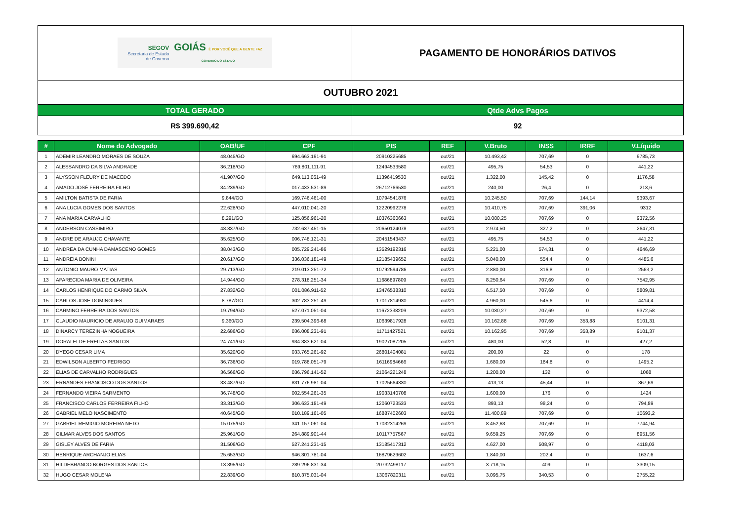| SEGOV Secretaria de Estado de Governo GOIÁS É POR VOCÊ QUE A GENTE FAZ GOVERNO DO ESTADO | PAGAMENTO DE HONORÁRIOS DATIVOS |
| OUTUBRO 2021 | |
| TOTAL GERADO | Qtde Advs Pagos |
| R$ 399.690,42 | 92 |
| # | Nome do Advogado | OAB/UF | CPF | PIS | REF | V.Bruto | INSS | IRRF | V.Líquido |
| --- | --- | --- | --- | --- | --- | --- | --- | --- | --- |
| 1 | ADEMIR LEANDRO MORAES DE SOUZA | 48.045/GO | 694.663.191-91 | 20910225685 | out/21 | 10.493,42 | 707,69 | 0 | 9785,73 |
| 2 | ALESSANDRO DA SILVA ANDRADE | 36.218/GO | 769.801.111-91 | 12494533580 | out/21 | 495,75 | 54,53 | 0 | 441,22 |
| 3 | ALYSSON FLEURY DE MACEDO | 41.907/GO | 649.113.061-49 | 11396419530 | out/21 | 1.322,00 | 145,42 | 0 | 1176,58 |
| 4 | AMADO JOSÉ FERREIRA FILHO | 34.239/GO | 017.433.531-89 | 26712766530 | out/21 | 240,00 | 26,4 | 0 | 213,6 |
| 5 | AMILTON BATISTA DE FARIA | 9.844/GO | 169.746.461-00 | 10794541876 | out/21 | 10.245,50 | 707,69 | 144,14 | 9393,67 |
| 6 | ANA LUCIA GOMES DOS SANTOS | 22.628/GO | 447.010.041-20 | 12220992278 | out/21 | 10.410,75 | 707,69 | 391,06 | 9312 |
| 7 | ANA MARIA CARVALHO | 8.291/GO | 125.856.961-20 | 10376360663 | out/21 | 10.080,25 | 707,69 | 0 | 9372,56 |
| 8 | ANDERSON CASSIMIRO | 48.337/GO | 732.637.451-15 | 20650124078 | out/21 | 2.974,50 | 327,2 | 0 | 2647,31 |
| 9 | ANDRE DE ARAUJO CHAVANTE | 35.625/GO | 006.748.121-31 | 20451543437 | out/21 | 495,75 | 54,53 | 0 | 441,22 |
| 10 | ANDREA DA CUNHA DAMASCENO GOMES | 38.043/GO | 005.729.241-86 | 13529192316 | out/21 | 5.221,00 | 574,31 | 0 | 4646,69 |
| 11 | ANDREIA BONINI | 20.617/GO | 336.036.181-49 | 12185439652 | out/21 | 5.040,00 | 554,4 | 0 | 4485,6 |
| 12 | ANTONIO MAURO MATIAS | 29.713/GO | 219.013.251-72 | 10792594786 | out/21 | 2.880,00 | 316,8 | 0 | 2563,2 |
| 13 | APARECIDA MARIA DE OLIVEIRA | 14.944/GO | 278.318.251-34 | 11686897809 | out/21 | 8.250,64 | 707,69 | 0 | 7542,95 |
| 14 | CARLOS HENRIQUE DO CARMO SILVA | 27.832/GO | 001.086.911-52 | 13476538310 | out/21 | 6.517,50 | 707,69 | 0 | 5809,81 |
| 15 | CARLOS JOSE DOMINGUES | 8.787/GO | 302.783.251-49 | 17017814930 | out/21 | 4.960,00 | 545,6 | 0 | 4414,4 |
| 16 | CARMINO FERREIRA DOS SANTOS | 19.794/GO | 527.071.051-04 | 11672338209 | out/21 | 10.080,27 | 707,69 | 0 | 9372,58 |
| 17 | CLAUDIO MAURICIO DE ARAUJO GUIMARAES | 9.360/GO | 239.504.396-68 | 10639817928 | out/21 | 10.162,88 | 707,69 | 353,88 | 9101,31 |
| 18 | DINARCY TEREZINHA NOGUEIRA | 22.686/GO | 036.008.231-91 | 11711427521 | out/21 | 10.162,95 | 707,69 | 353,89 | 9101,37 |
| 19 | DORALEI DE FREITAS SANTOS | 24.741/GO | 934.383.621-04 | 19027087205 | out/21 | 480,00 | 52,8 | 0 | 427,2 |
| 20 | DYEGO CESAR LIMA | 35.620/GO | 033.765.261-92 | 26801404081 | out/21 | 200,00 | 22 | 0 | 178 |
| 21 | EDWILSON ALBERTO FEDRIGO | 36.736/GO | 019.788.051-79 | 16116984666 | out/21 | 1.680,00 | 184,8 | 0 | 1495,2 |
| 22 | ELIAS DE CARVALHO RODRIGUES | 36.566/GO | 036.796.141-52 | 21064221248 | out/21 | 1.200,00 | 132 | 0 | 1068 |
| 23 | ERNANDES FRANCISCO DOS SANTOS | 33.487/GO | 831.776.981-04 | 17025664330 | out/21 | 413,13 | 45,44 | 0 | 367,69 |
| 24 | FERNANDO VIEIRA SARMENTO | 36.748/GO | 002.554.261-35 | 19033140708 | out/21 | 1.600,00 | 176 | 0 | 1424 |
| 25 | FRANCISCO CARLOS FERREIRA FILHO | 33.313/GO | 306.633.181-49 | 12060723533 | out/21 | 893,13 | 98,24 | 0 | 794,89 |
| 26 | GABRIEL MELO NASCIMENTO | 40.645/GO | 010.189.161-05 | 16887402603 | out/21 | 11.400,89 | 707,69 | 0 | 10693,2 |
| 27 | GABRIEL REMIGIO MOREIRA NETO | 15.075/GO | 341.157.061-04 | 17032314269 | out/21 | 8.452,63 | 707,69 | 0 | 7744,94 |
| 28 | GILMAR ALVES DOS SANTOS | 25.961/GO | 264.889.901-44 | 10117757567 | out/21 | 9.659,25 | 707,69 | 0 | 8951,56 |
| 29 | GISLEY ALVES DE FARIA | 31.506/GO | 527.241.231-15 | 13185417312 | out/21 | 4.627,00 | 508,97 | 0 | 4118,03 |
| 30 | HENRIQUE ARCHANJO ELIAS | 25.653/GO | 946.301.781-04 | 16879629602 | out/21 | 1.840,00 | 202,4 | 0 | 1637,6 |
| 31 | HILDEBRANDO BORGES DOS SANTOS | 13.395/GO | 289.296.831-34 | 20732498117 | out/21 | 3.718,15 | 409 | 0 | 3309,15 |
| 32 | HUGO CESAR MOLENA | 22.839/GO | 810.375.031-04 | 13067820311 | out/21 | 3.095,75 | 340,53 | 0 | 2755,22 |